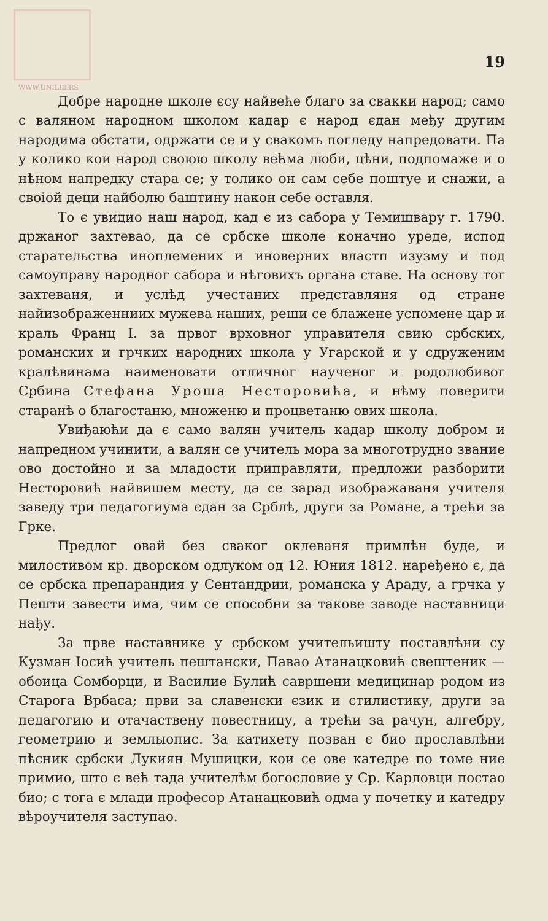19
WWW.UNILIB.RS
Добре народне школе єсу найвеће благо за свакки народ; само с валяном народном школом кадар є народ єдан међу другим народима обстати, одржати се и у свакомъ погледу напредовати. Па у колико кои народ своюю школу већма люби, цѣни, подпомаже и о нѣном напредку стара се; у толико он сам себе поштуе и снажи, а своіой деци найболю баштину након себе оставля.
То є увидио наш народ, кад є из сабора у Темишвару г. 1790. држаног захтевао, да се србске школе коначно уреде, испод старательства иноплемених и иноверних властп изузму и под самоуправу народног сабора и нѣговихъ органа ставе. На основу тог захтеваня, и услѣд учестаних представляня од стране найизображенниих мужева наших, реши се блажене успомене цар и краль Франц I. за првог врховног управителя свию србских, романских и грчких народних школа у Угарской и у сдруженим кралѣвинама наименовати отличног наученог и родолюбивог Србина Стефана Уроша Несторовића, и нѣму поверити старанѣ о благостаню, множеню и процветаню ових школа.
Увиђаюћи да є само валян учитель кадар школу добром и напредном учинити, а валян се учитель мора за многотрудно звание ово достойно и за младости приправляти, предложи разборити Несторовић найвишем месту, да се зарад изображаваня учителя заведу три педагогиума єдан за Срблѣ, други за Романе, а трећи за Грке.
Предлог овай без сваког оклеваня примлѣн буде, и милостивом кр. дворском одлуком од 12. Юния 1812. наређено є, да се србска препарандия у Сентандрии, романска у Араду, а грчка у Пешти завести има, чим се способни за такове заводе наставници нађу.
За прве наставнике у србском учительишту поставлѣни су Кузман Іосић учитель пештански, Павао Атанацковић свештеник — обоица Сомборци, и Василие Булић савршени медицинар родом из Старога Врбаса; први за славенски єзик и стилистику, други за педагогию и отачаствену повестницу, а трећи за рачун, алгебру, геометрию и землыопис. За катихету позван є био прославлѣни пѣсник србски Лукиян Мушицки, кои се ове катедре по томе ние примио, што є већ тада учителѣм богословие у Ср. Карловци постао био; с тога є млади професор Атанацковић одма у почетку и катедру вѣроучителя заступао.